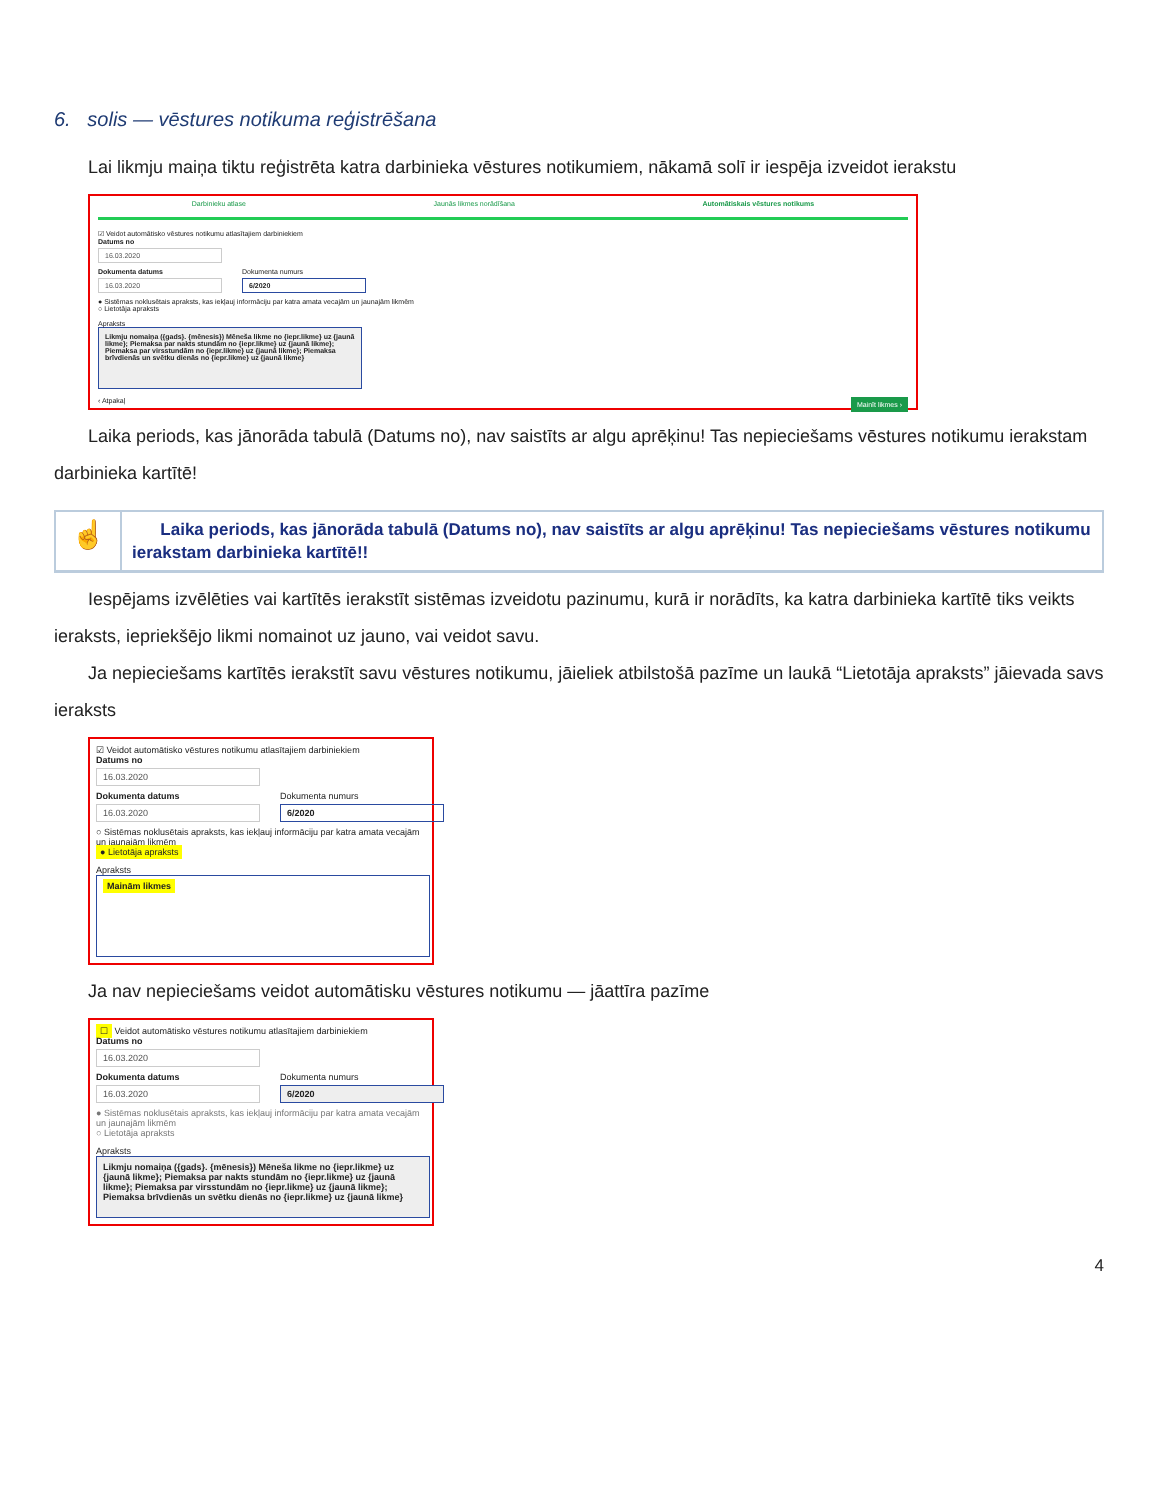6. solis — vēstures notikuma reģistrēšana
Lai likmju maiņa tiktu reģistrēta katra darbinieka vēstures notikumiem, nākamā solī ir iespēja izveidot ierakstu
Darbinieku atlase Jaunās likmes norādīšana Automātiskais vēstures notikums
☑ Veidot automātisko vēstures notikumu atlasītajiem darbiniekiem
Datums no
16.03.2020
Dokumenta datums
16.03.2020
Dokumenta numurs
6/2020
● Sistēmas noklusētais apraksts, kas iekļauj informāciju par katra amata vecajām un jaunajām likmēm
○ Lietotāja apraksts
Apraksts
Likmju nomaiņa ({gads}. {mēnesis}) Mēneša likme no {iepr.likme} uz {jaunā likme}; Piemaksa par nakts stundām no {iepr.likme} uz {jaunā likme}; Piemaksa par virsstundām no {iepr.likme} uz {jaunā likme}; Piemaksa brīvdienās un svētku dienās no {iepr.likme} uz {jaunā likme}
‹ Atpakaļ Mainīt likmes ›
Laika periods, kas jānorāda tabulā (Datums no), nav saistīts ar algu aprēķinu! Tas nepieciešams vēstures notikumu ierakstam darbinieka kartītē!
☝
Laika periods, kas jānorāda tabulā (Datums no), nav saistīts ar algu aprēķinu! Tas nepieciešams vēstures notikumu ierakstam darbinieka kartītē!!
Iespējams izvēlēties vai kartītēs ierakstīt sistēmas izveidotu pazinumu, kurā ir norādīts, ka katra darbinieka kartītē tiks veikts ieraksts, iepriekšējo likmi nomainot uz jauno, vai veidot savu.
Ja nepieciešams kartītēs ierakstīt savu vēstures notikumu, jāieliek atbilstošā pazīme un laukā “Lietotāja apraksts” jāievada savs ieraksts
☑ Veidot automātisko vēstures notikumu atlasītajiem darbiniekiem
Datums no
16.03.2020
Dokumenta datums
16.03.2020
Dokumenta numurs
6/2020
○ Sistēmas noklusētais apraksts, kas iekļauj informāciju par katra amata vecajām un jaunajām likmēm
● Lietotāja apraksts
Apraksts
Mainām likmes
Ja nav nepieciešams veidot automātisku vēstures notikumu — jāattīra pazīme
☐ Veidot automātisko vēstures notikumu atlasītajiem darbiniekiem
Datums no
16.03.2020
Dokumenta datums
16.03.2020
Dokumenta numurs
6/2020
● Sistēmas noklusētais apraksts, kas iekļauj informāciju par katra amata vecajām un jaunajām likmēm
○ Lietotāja apraksts
Apraksts
Likmju nomaiņa ({gads}. {mēnesis}) Mēneša likme no {iepr.likme} uz {jaunā likme}; Piemaksa par nakts stundām no {iepr.likme} uz {jaunā likme}; Piemaksa par virsstundām no {iepr.likme} uz {jaunā likme}; Piemaksa brīvdienās un svētku dienās no {iepr.likme} uz {jaunā likme}
4